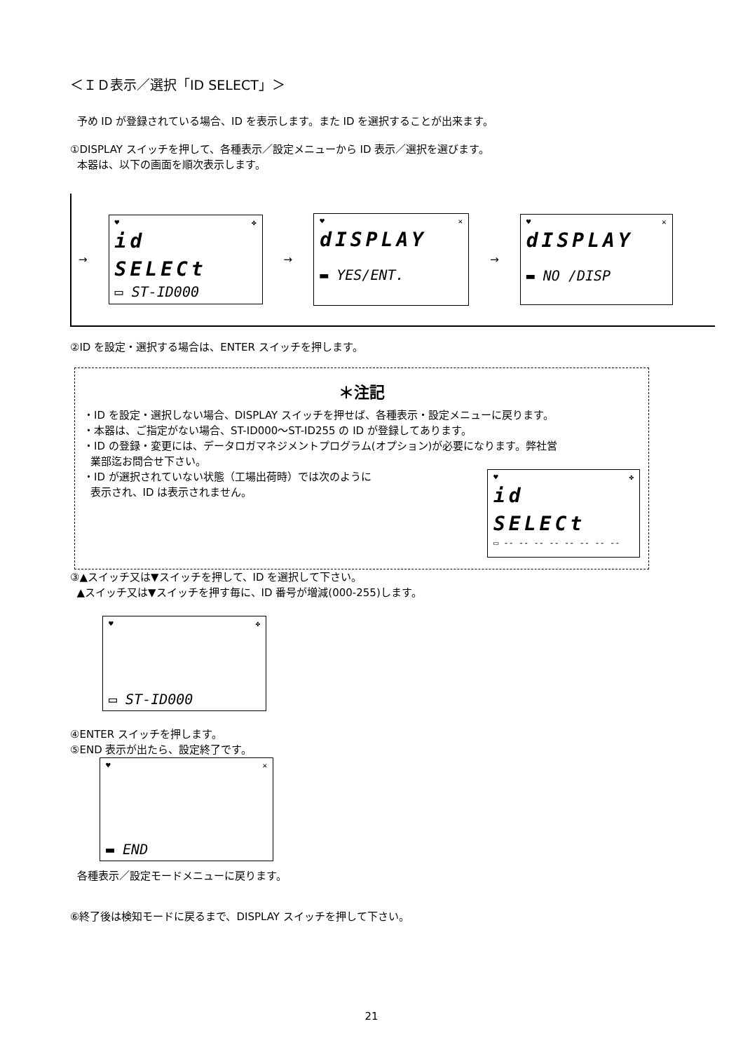＜ＩＤ表示／選択「ID SELECT」＞
予め ID が登録されている場合、ID を表示します。また ID を選択することが出来ます。
①DISPLAY スイッチを押して、各種表示／設定メニューから ID 表示／選択を選びます。
本器は、以下の画面を順次表示します。
→
♥ ✤
id
SELECt
▭ ST-ID000
→
♥ ✕
dISPLAY
▬ YES/ENT.
→
♥ ✕
dISPLAY
▬ NO /DISP
②ID を設定・選択する場合は、ENTER スイッチを押します。
＊注記
・ID を設定・選択しない場合、DISPLAY スイッチを押せば、各種表示・設定メニューに戻ります。
・本器は、ご指定がない場合、ST-ID000～ST-ID255 の ID が登録してあります。
・ID の登録・変更には、データロガマネジメントプログラム(オプション)が必要になります。弊社営
業部迄お問合せ下さい。
・ID が選択されていない状態（工場出荷時）では次のように
表示され、ID は表示されません。
♥ ✤
id
SELECt
▭ -- -- -- -- -- -- -- --
③▲スイッチ又は▼スイッチを押して、ID を選択して下さい。
▲スイッチ又は▼スイッチを押す毎に、ID 番号が増減(000-255)します。
♥ ✤
▭ ST-ID000
④ENTER スイッチを押します。
⑤END 表示が出たら、設定終了です。
♥ ✕
▬ END
各種表示／設定モードメニューに戻ります。
⑥終了後は検知モードに戻るまで、DISPLAY スイッチを押して下さい。
21